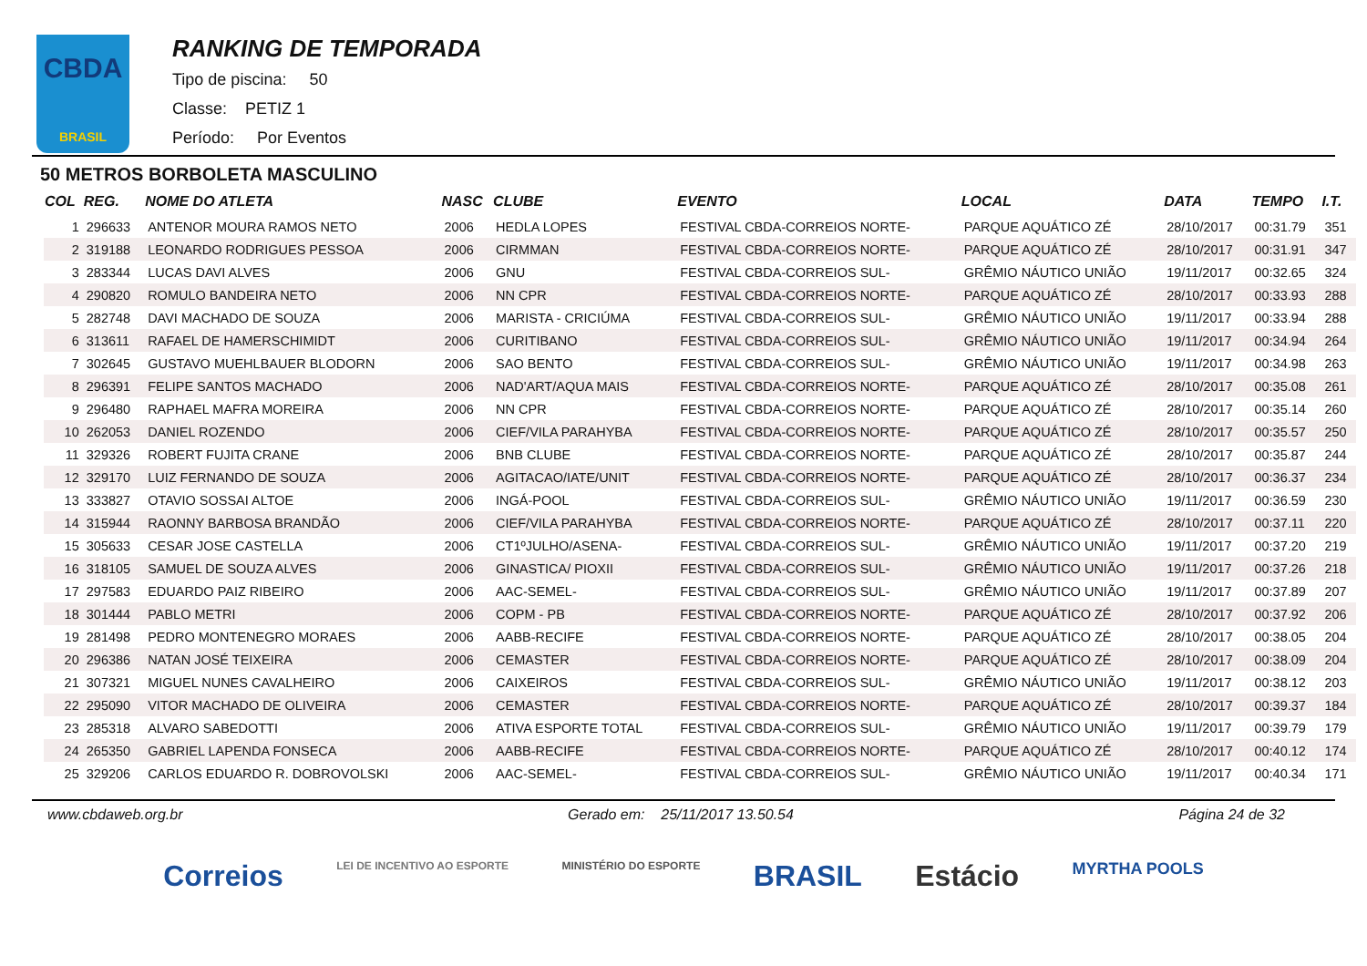CBDA
BRASIL
RANKING DE TEMPORADA
Tipo de piscina: 50
Classe: PETIZ 1
Período: Por Eventos
50 METROS BORBOLETA MASCULINO
| COL | REG. | NOME DO ATLETA | NASC | CLUBE | EVENTO | LOCAL | DATA | TEMPO | I.T. |
| --- | --- | --- | --- | --- | --- | --- | --- | --- | --- |
| 1 | 296633 | ANTENOR MOURA RAMOS NETO | 2006 | HEDLA LOPES | FESTIVAL CBDA-CORREIOS NORTE- | PARQUE AQUÁTICO ZÉ | 28/10/2017 | 00:31.79 | 351 |
| 2 | 319188 | LEONARDO RODRIGUES PESSOA | 2006 | CIRMMAN | FESTIVAL CBDA-CORREIOS NORTE- | PARQUE AQUÁTICO ZÉ | 28/10/2017 | 00:31.91 | 347 |
| 3 | 283344 | LUCAS DAVI ALVES | 2006 | GNU | FESTIVAL CBDA-CORREIOS SUL- | GRÊMIO NÁUTICO UNIÃO | 19/11/2017 | 00:32.65 | 324 |
| 4 | 290820 | ROMULO BANDEIRA NETO | 2006 | NN CPR | FESTIVAL CBDA-CORREIOS NORTE- | PARQUE AQUÁTICO ZÉ | 28/10/2017 | 00:33.93 | 288 |
| 5 | 282748 | DAVI MACHADO DE SOUZA | 2006 | MARISTA - CRICIÚMA | FESTIVAL CBDA-CORREIOS SUL- | GRÊMIO NÁUTICO UNIÃO | 19/11/2017 | 00:33.94 | 288 |
| 6 | 313611 | RAFAEL DE HAMERSCHIMIDT | 2006 | CURITIBANO | FESTIVAL CBDA-CORREIOS SUL- | GRÊMIO NÁUTICO UNIÃO | 19/11/2017 | 00:34.94 | 264 |
| 7 | 302645 | GUSTAVO MUEHLBAUER BLODORN | 2006 | SAO BENTO | FESTIVAL CBDA-CORREIOS SUL- | GRÊMIO NÁUTICO UNIÃO | 19/11/2017 | 00:34.98 | 263 |
| 8 | 296391 | FELIPE SANTOS MACHADO | 2006 | NAD'ART/AQUA MAIS | FESTIVAL CBDA-CORREIOS NORTE- | PARQUE AQUÁTICO ZÉ | 28/10/2017 | 00:35.08 | 261 |
| 9 | 296480 | RAPHAEL MAFRA MOREIRA | 2006 | NN CPR | FESTIVAL CBDA-CORREIOS NORTE- | PARQUE AQUÁTICO ZÉ | 28/10/2017 | 00:35.14 | 260 |
| 10 | 262053 | DANIEL ROZENDO | 2006 | CIEF/VILA PARAHYBA | FESTIVAL CBDA-CORREIOS NORTE- | PARQUE AQUÁTICO ZÉ | 28/10/2017 | 00:35.57 | 250 |
| 11 | 329326 | ROBERT FUJITA CRANE | 2006 | BNB CLUBE | FESTIVAL CBDA-CORREIOS NORTE- | PARQUE AQUÁTICO ZÉ | 28/10/2017 | 00:35.87 | 244 |
| 12 | 329170 | LUIZ FERNANDO DE SOUZA | 2006 | AGITACAO/IATE/UNIT | FESTIVAL CBDA-CORREIOS NORTE- | PARQUE AQUÁTICO ZÉ | 28/10/2017 | 00:36.37 | 234 |
| 13 | 333827 | OTAVIO SOSSAI ALTOE | 2006 | INGÁ-POOL | FESTIVAL CBDA-CORREIOS SUL- | GRÊMIO NÁUTICO UNIÃO | 19/11/2017 | 00:36.59 | 230 |
| 14 | 315944 | RAONNY BARBOSA BRANDÃO | 2006 | CIEF/VILA PARAHYBA | FESTIVAL CBDA-CORREIOS NORTE- | PARQUE AQUÁTICO ZÉ | 28/10/2017 | 00:37.11 | 220 |
| 15 | 305633 | CESAR JOSE CASTELLA | 2006 | CT1ºJULHO/ASENA- | FESTIVAL CBDA-CORREIOS SUL- | GRÊMIO NÁUTICO UNIÃO | 19/11/2017 | 00:37.20 | 219 |
| 16 | 318105 | SAMUEL DE SOUZA ALVES | 2006 | GINASTICA/ PIOXII | FESTIVAL CBDA-CORREIOS SUL- | GRÊMIO NÁUTICO UNIÃO | 19/11/2017 | 00:37.26 | 218 |
| 17 | 297583 | EDUARDO PAIZ RIBEIRO | 2006 | AAC-SEMEL- | FESTIVAL CBDA-CORREIOS SUL- | GRÊMIO NÁUTICO UNIÃO | 19/11/2017 | 00:37.89 | 207 |
| 18 | 301444 | PABLO METRI | 2006 | COPM - PB | FESTIVAL CBDA-CORREIOS NORTE- | PARQUE AQUÁTICO ZÉ | 28/10/2017 | 00:37.92 | 206 |
| 19 | 281498 | PEDRO MONTENEGRO MORAES | 2006 | AABB-RECIFE | FESTIVAL CBDA-CORREIOS NORTE- | PARQUE AQUÁTICO ZÉ | 28/10/2017 | 00:38.05 | 204 |
| 20 | 296386 | NATAN JOSÉ TEIXEIRA | 2006 | CEMASTER | FESTIVAL CBDA-CORREIOS NORTE- | PARQUE AQUÁTICO ZÉ | 28/10/2017 | 00:38.09 | 204 |
| 21 | 307321 | MIGUEL NUNES CAVALHEIRO | 2006 | CAIXEIROS | FESTIVAL CBDA-CORREIOS SUL- | GRÊMIO NÁUTICO UNIÃO | 19/11/2017 | 00:38.12 | 203 |
| 22 | 295090 | VITOR MACHADO DE OLIVEIRA | 2006 | CEMASTER | FESTIVAL CBDA-CORREIOS NORTE- | PARQUE AQUÁTICO ZÉ | 28/10/2017 | 00:39.37 | 184 |
| 23 | 285318 | ALVARO SABEDOTTI | 2006 | ATIVA ESPORTE TOTAL | FESTIVAL CBDA-CORREIOS SUL- | GRÊMIO NÁUTICO UNIÃO | 19/11/2017 | 00:39.79 | 179 |
| 24 | 265350 | GABRIEL LAPENDA FONSECA | 2006 | AABB-RECIFE | FESTIVAL CBDA-CORREIOS NORTE- | PARQUE AQUÁTICO ZÉ | 28/10/2017 | 00:40.12 | 174 |
| 25 | 329206 | CARLOS EDUARDO R. DOBROVOLSKI | 2006 | AAC-SEMEL- | FESTIVAL CBDA-CORREIOS SUL- | GRÊMIO NÁUTICO UNIÃO | 19/11/2017 | 00:40.34 | 171 |
www.cbdaweb.org.br Gerado em: 25/11/2017 13.50.54 Página 24 de 32
Correios LEI DE INCENTIVO AO ESPORTE MINISTÉRIO DO ESPORTE BRASIL Estácio MYRTHA POOLS